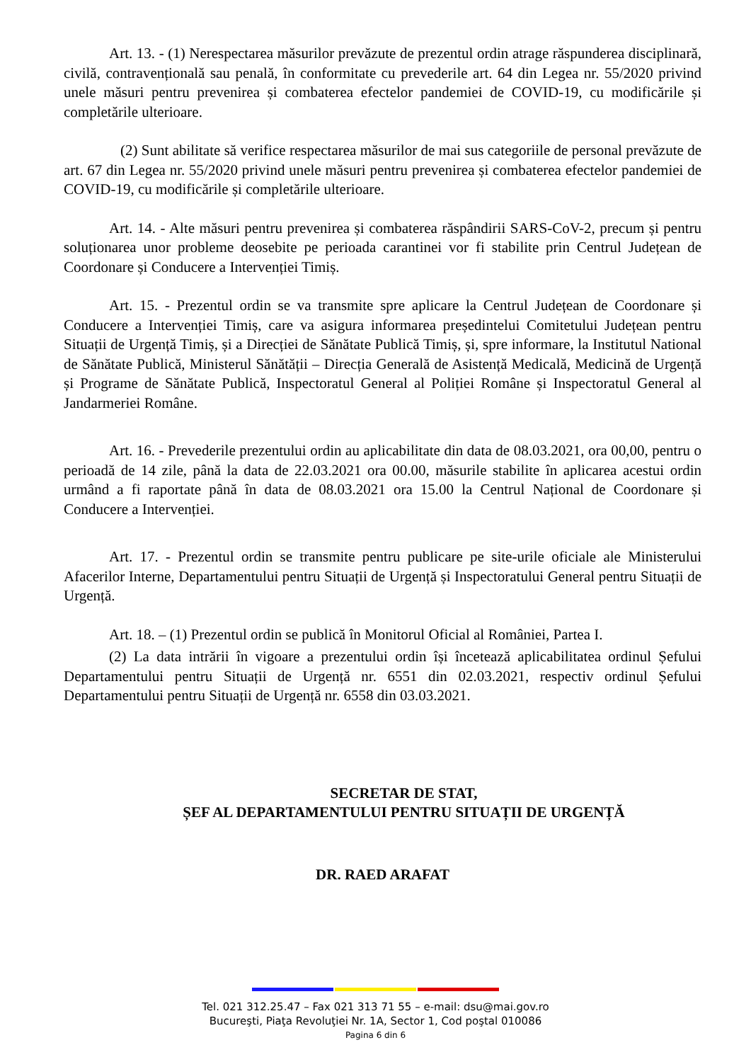Art. 13. - (1) Nerespectarea măsurilor prevăzute de prezentul ordin atrage răspunderea disciplinară, civilă, contravențională sau penală, în conformitate cu prevederile art. 64 din Legea nr. 55/2020 privind unele măsuri pentru prevenirea și combaterea efectelor pandemiei de COVID-19, cu modificările și completările ulterioare.
(2) Sunt abilitate să verifice respectarea măsurilor de mai sus categoriile de personal prevăzute de art. 67 din Legea nr. 55/2020 privind unele măsuri pentru prevenirea și combaterea efectelor pandemiei de COVID-19, cu modificările și completările ulterioare.
Art. 14. - Alte măsuri pentru prevenirea și combaterea răspândirii SARS-CoV-2, precum și pentru soluționarea unor probleme deosebite pe perioada carantinei vor fi stabilite prin Centrul Județean de Coordonare și Conducere a Intervenției Timiș.
Art. 15. - Prezentul ordin se va transmite spre aplicare la Centrul Județean de Coordonare și Conducere a Intervenției Timiș, care va asigura informarea președintelui Comitetului Județean pentru Situații de Urgență Timiș, și a Direcției de Sănătate Publică Timiș, și, spre informare, la Institutul National de Sănătate Publică, Ministerul Sănătății – Direcția Generală de Asistență Medicală, Medicină de Urgență și Programe de Sănătate Publică, Inspectoratul General al Poliției Române și Inspectoratul General al Jandarmeriei Române.
Art. 16. - Prevederile prezentului ordin au aplicabilitate din data de 08.03.2021, ora 00,00, pentru o perioadă de 14 zile, până la data de 22.03.2021 ora 00.00, măsurile stabilite în aplicarea acestui ordin urmând a fi raportate până în data de 08.03.2021 ora 15.00 la Centrul Național de Coordonare și Conducere a Intervenției.
Art. 17. - Prezentul ordin se transmite pentru publicare pe site-urile oficiale ale Ministerului Afacerilor Interne, Departamentului pentru Situații de Urgență și Inspectoratului General pentru Situații de Urgență.
Art. 18. – (1) Prezentul ordin se publică în Monitorul Oficial al României, Partea I.
(2) La data intrării în vigoare a prezentului ordin își încetează aplicabilitatea ordinul Șefului Departamentului pentru Situații de Urgență nr. 6551 din 02.03.2021, respectiv ordinul Șefului Departamentului pentru Situații de Urgență nr. 6558 din 03.03.2021.
SECRETAR DE STAT,
ȘEF AL DEPARTAMENTULUI PENTRU SITUAȚII DE URGENȚĂ
DR. RAED ARAFAT
Tel. 021 312.25.47 – Fax 021 313 71 55 – e-mail: dsu@mai.gov.ro
Bucureşti, Piaţa Revoluţiei Nr. 1A, Sector 1, Cod poştal 010086
Pagina 6 din 6